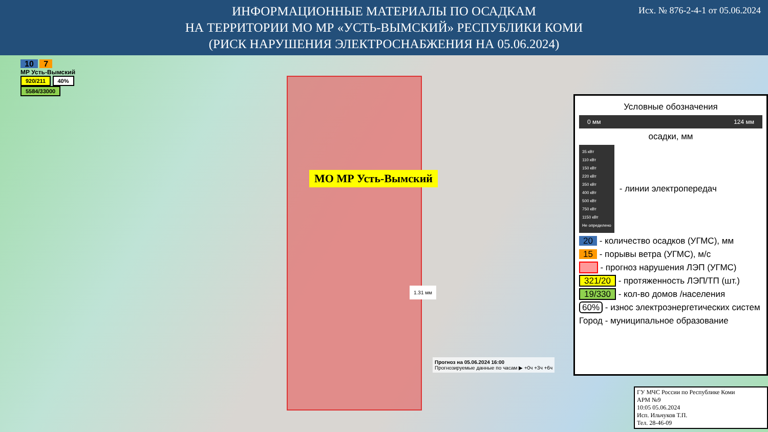ИНФОРМАЦИОННЫЕ МАТЕРИАЛЫ ПО ОСАДКАМ
НА ТЕРРИТОРИИ МО МР «УСТЬ-ВЫМСКИЙ» РЕСПУБЛИКИ КОМИ
(РИСК НАРУШЕНИЯ ЭЛЕКТРОСНАБЖЕНИЯ НА 05.06.2024)
Исх. № 876-2-4-1 от 05.06.2024
10 7
МР Усть-Вымский
920/211 40%
5584/33000
МО МР Усть-Вымский
1.31 мм
Прогноз на 05.06.2024 16:00
Прогнозируемые данные по часам ▶ +0ч +3ч +6ч
Условные обозначения
0 мм 124 мм
осадки, мм
35 кВт
110 кВт
150 кВт
220 кВт
350 кВт
400 кВт
500 кВт
750 кВт
1150 кВт
Не определено
- линии электропередач
20 - количество осадков (УГМС), мм
15 - порывы ветра (УГМС), м/с
- прогноз нарушения ЛЭП (УГМС)
321/20 - протяженность ЛЭП/ТП (шт.)
19/330 - кол-во домов /населения
60% - износ электроэнергетических систем
Город - муниципальное образование
ГУ МЧС России по Республике Коми
АРМ №9
10:05 05.06.2024
Исп. Ильчуков Т.П.
Тел. 28-46-09